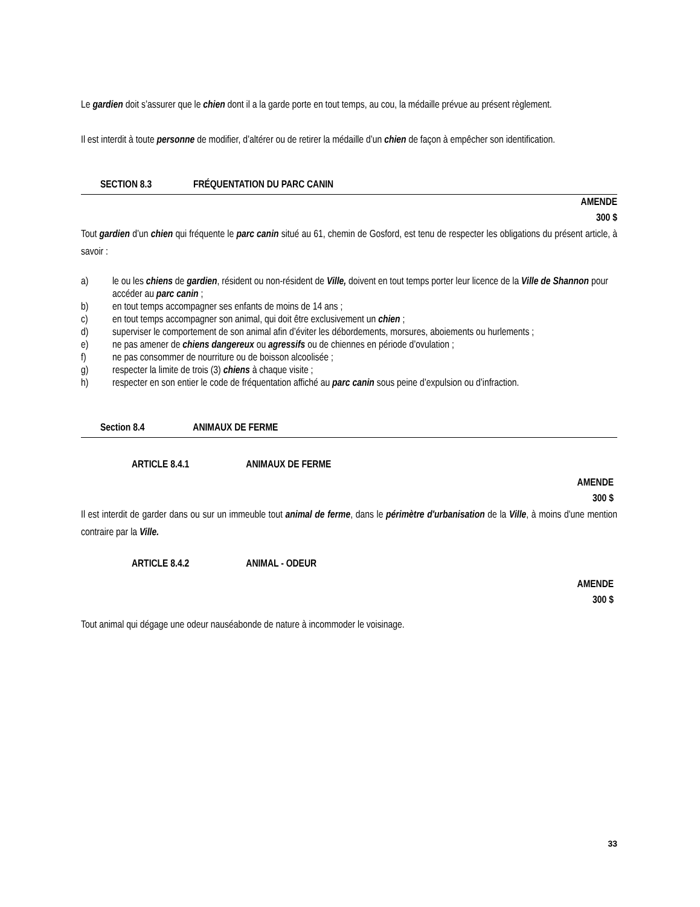Le gardien doit s’assurer que le chien dont il a la garde porte en tout temps, au cou, la médaille prévue au présent règlement.
Il est interdit à toute personne de modifier, d’altérer ou de retirer la médaille d’un chien de façon à empêcher son identification.
SECTION 8.3 FRÉQUENTATION DU PARC CANIN
AMENDE
300 $
Tout gardien d’un chien qui fréquente le parc canin situé au 61, chemin de Gosford, est tenu de respecter les obligations du présent article, à savoir :
a) le ou les chiens de gardien, résident ou non-résident de Ville, doivent en tout temps porter leur licence de la Ville de Shannon pour accéder au parc canin ;
b) en tout temps accompagner ses enfants de moins de 14 ans ;
c) en tout temps accompagner son animal, qui doit être exclusivement un chien ;
d) superviser le comportement de son animal afin d’éviter les débordements, morsures, aboiements ou hurlements ;
e) ne pas amener de chiens dangereux ou agressifs ou de chiennes en période d’ovulation ;
f) ne pas consommer de nourriture ou de boisson alcoolisée ;
g) respecter la limite de trois (3) chiens à chaque visite ;
h) respecter en son entier le code de fréquentation affiché au parc canin sous peine d’expulsion ou d’infraction.
Section 8.4 ANIMAUX DE FERME
ARTICLE 8.4.1 ANIMAUX DE FERME
AMENDE
300 $
Il est interdit de garder dans ou sur un immeuble tout animal de ferme, dans le périmètre d'urbanisation de la Ville, à moins d'une mention contraire par la Ville.
ARTICLE 8.4.2 ANIMAL - ODEUR
AMENDE
300 $
Tout animal qui dégage une odeur nauséabonde de nature à incommoder le voisinage.
33